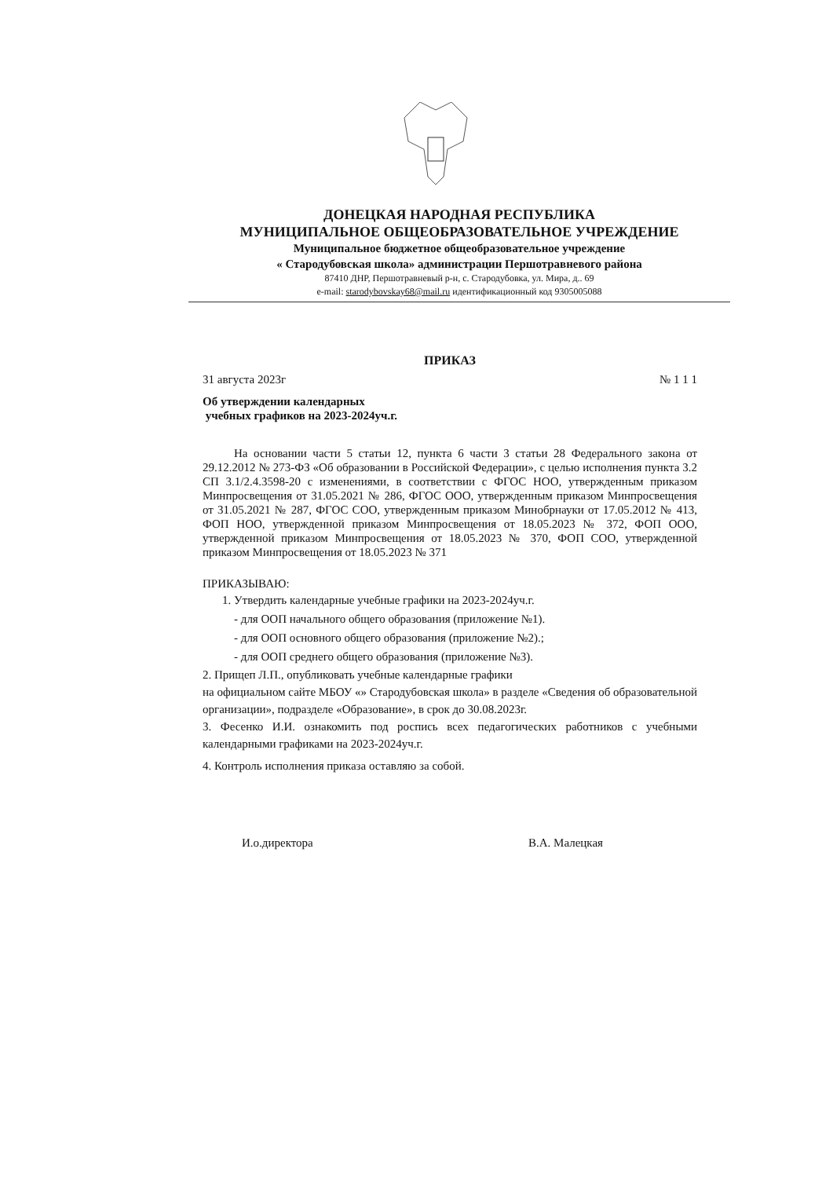ДОНЕЦКАЯ НАРОДНАЯ РЕСПУБЛИКА
МУНИЦИПАЛЬНОЕ ОБЩЕОБРАЗОВАТЕЛЬНОЕ УЧРЕЖДЕНИЕ
Муниципальное бюджетное общеобразовательное учреждение
« Стародубовская школа» администрации Першотравневого района
87410 ДНР, Першотравневый р-н, с. Стародубовка, ул. Мира, д.. 69
e-mail: starodybovskay68@mail.ru идентификационный код 9305005088
ПРИКАЗ
31 августа 2023г № 1 1 1
Об утверждении календарных
учебных графиков на 2023-2024уч.г.
На основании части 5 статьи 12, пункта 6 части 3 статьи 28 Федерального закона от 29.12.2012 № 273-ФЗ «Об образовании в Российской Федерации», с целью исполнения пункта 3.2 СП 3.1/2.4.3598-20 с изменениями, в соответствии с ФГОС НОО, утвержденным приказом Минпросвещения от 31.05.2021 № 286, ФГОС ООО, утвержденным приказом Минпросвещения от 31.05.2021 № 287, ФГОС СОО, утвержденным приказом Минобрнауки от 17.05.2012 № 413, ФОП НОО, утвержденной приказом Минпросвещения от 18.05.2023 № 372, ФОП ООО, утвержденной приказом Минпросвещения от 18.05.2023 № 370, ФОП СОО, утвержденной приказом Минпросвещения от 18.05.2023 № 371
ПРИКАЗЫВАЮ:
1. Утвердить календарные учебные графики на 2023-2024уч.г.
- для ООП начального общего образования (приложение №1).
- для ООП основного общего образования (приложение №2).;
- для ООП среднего общего образования (приложение №3).
2. Прищеп Л.П., опубликовать учебные календарные графики
на официальном сайте МБОУ «» Стародубовская школа» в разделе «Сведения об образовательной организации», подразделе «Образование», в срок до 30.08.2023г.
3. Фесенко И.И. ознакомить под роспись всех педагогических работников с учебными календарными графиками на 2023-2024уч.г.
4. Контроль исполнения приказа оставляю за собой.
И.о.директора В.А. Малецкая